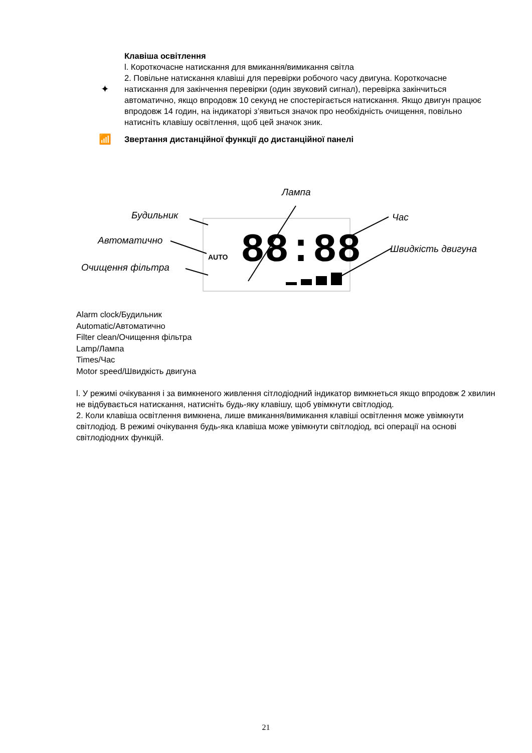✦
Клавіша освітлення
l. Короткочасне натискання для вмикання/вимикання світла
2. Повільне натискання клавіші для перевірки робочого часу двигуна. Короткочасне натискання для закінчення перевірки (один звуковий сигнал), перевірка закінчиться автоматично, якщо впродовж 10 секунд не спостерігається натискання. Якщо двигун працює впродовж 14 годин, на індикаторі з’явиться значок про необхідність очищення, повільно натисніть клавішу освітлення, щоб цей значок зник.
📶
Звертання дистанційної функції до дистанційної панелі
88:88
AUTO
Лампа
Будильник Час
Автоматично
Швидкість двигуна
Очищення фільтра
Alarm clock/Будильник
Automatic/Автоматично
Filter clean/Очищення фільтра
Lamp/Лампа
Times/Час
Motor speed/Швидкість двигуна
l. У режимі очікування і за вимкненого живлення сітлодіодний індикатор вимкнеться якщо впродовж 2 хвилин не відбувається натискання, натисніть будь-яку клавішу, щоб увімкнути світлодіод.
2. Коли клавіша освітлення вимкнена, лише вмикання/вимикання клавіші освітлення може увімкнути світлодіод. В режимі очікування будь-яка клавіша може увімкнути світлодіод, всі операції на основі світлодіодних функцій.
21